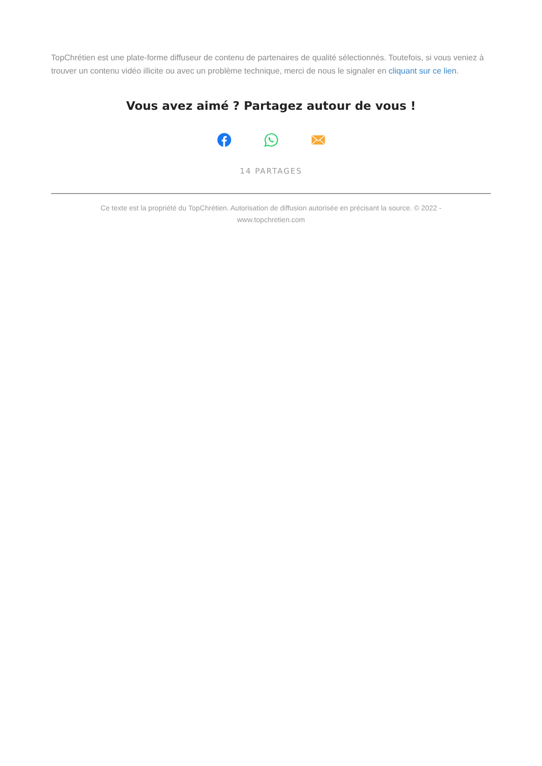TopChrétien est une plate-forme diffuseur de contenu de partenaires de qualité sélectionnés. Toutefois, si vous veniez à trouver un contenu vidéo illicite ou avec un problème technique, merci de nous le signaler en cliquant sur ce lien.
Vous avez aimé ? Partagez autour de vous !
14 PARTAGES
Ce texte est la propriété du TopChrétien. Autorisation de diffusion autorisée en précisant la source. © 2022 -
www.topchretien.com